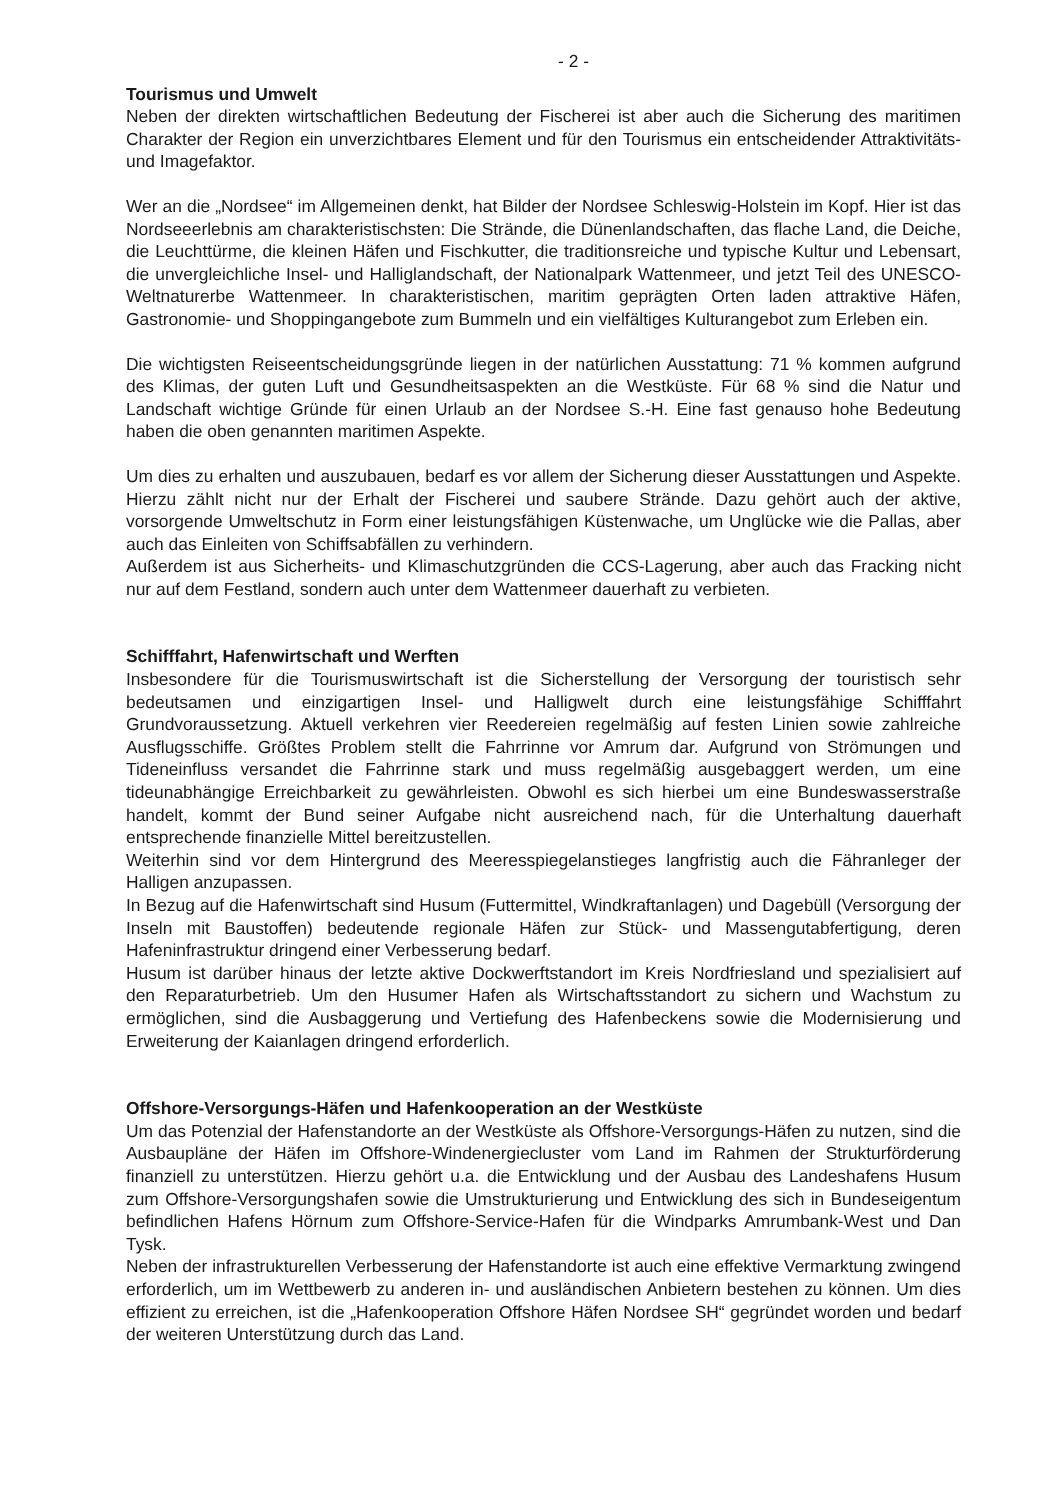- 2 -
Tourismus und Umwelt
Neben der direkten wirtschaftlichen Bedeutung der Fischerei ist aber auch die Sicherung des maritimen Charakter der Region ein unverzichtbares Element und für den Tourismus ein entscheidender Attraktivitäts- und Imagefaktor.
Wer an die „Nordsee“ im Allgemeinen denkt, hat Bilder der Nordsee Schleswig-Holstein im Kopf. Hier ist das Nordseeerlebnis am charakteristischsten: Die Strände, die Dünenlandschaften, das flache Land, die Deiche, die Leuchttürme, die kleinen Häfen und Fischkutter, die traditionsreiche und typische Kultur und Lebensart, die unvergleichliche Insel- und Halliglandschaft, der Nationalpark Wattenmeer, und jetzt Teil des UNESCO-Weltnaturerbe Wattenmeer. In charakteristischen, maritim geprägten Orten laden attraktive Häfen, Gastronomie- und Shoppingangebote zum Bummeln und ein vielfältiges Kulturangebot zum Erleben ein.
Die wichtigsten Reiseentscheidungsgründe liegen in der natürlichen Ausstattung: 71 % kommen aufgrund des Klimas, der guten Luft und Gesundheitsaspekten an die Westküste. Für 68 % sind die Natur und Landschaft wichtige Gründe für einen Urlaub an der Nordsee S.-H. Eine fast genauso hohe Bedeutung haben die oben genannten maritimen Aspekte.
Um dies zu erhalten und auszubauen, bedarf es vor allem der Sicherung dieser Ausstattungen und Aspekte. Hierzu zählt nicht nur der Erhalt der Fischerei und saubere Strände. Dazu gehört auch der aktive, vorsorgende Umweltschutz in Form einer leistungsfähigen Küstenwache, um Unglücke wie die Pallas, aber auch das Einleiten von Schiffsabfällen zu verhindern.
Außerdem ist aus Sicherheits- und Klimaschutzgründen die CCS-Lagerung, aber auch das Fracking nicht nur auf dem Festland, sondern auch unter dem Wattenmeer dauerhaft zu verbieten.
Schifffahrt, Hafenwirtschaft und Werften
Insbesondere für die Tourismuswirtschaft ist die Sicherstellung der Versorgung der touristisch sehr bedeutsamen und einzigartigen Insel- und Halligwelt durch eine leistungsfähige Schifffahrt Grundvoraussetzung. Aktuell verkehren vier Reedereien regelmäßig auf festen Linien sowie zahlreiche Ausflugsschiffe. Größtes Problem stellt die Fahrrinne vor Amrum dar. Aufgrund von Strömungen und Tideneinfluss versandet die Fahrrinne stark und muss regelmäßig ausgebaggert werden, um eine tideunabhängige Erreichbarkeit zu gewährleisten. Obwohl es sich hierbei um eine Bundeswasserstraße handelt, kommt der Bund seiner Aufgabe nicht ausreichend nach, für die Unterhaltung dauerhaft entsprechende finanzielle Mittel bereitzustellen.
Weiterhin sind vor dem Hintergrund des Meeresspiegelanstieges langfristig auch die Fähranleger der Halligen anzupassen.
In Bezug auf die Hafenwirtschaft sind Husum (Futtermittel, Windkraftanlagen) und Dagebüll (Versorgung der Inseln mit Baustoffen) bedeutende regionale Häfen zur Stück- und Massengutabfertigung, deren Hafeninfrastruktur dringend einer Verbesserung bedarf.
Husum ist darüber hinaus der letzte aktive Dockwerftstandort im Kreis Nordfriesland und spezialisiert auf den Reparaturbetrieb. Um den Husumer Hafen als Wirtschaftsstandort zu sichern und Wachstum zu ermöglichen, sind die Ausbaggerung und Vertiefung des Hafenbeckens sowie die Modernisierung und Erweiterung der Kaianlagen dringend erforderlich.
Offshore-Versorgungs-Häfen und Hafenkooperation an der Westküste
Um das Potenzial der Hafenstandorte an der Westküste als Offshore-Versorgungs-Häfen zu nutzen, sind die Ausbaupläne der Häfen im Offshore-Windenergiecluster vom Land im Rahmen der Strukturförderung finanziell zu unterstützen. Hierzu gehört u.a. die Entwicklung und der Ausbau des Landeshafens Husum zum Offshore-Versorgungshafen sowie die Umstrukturierung und Entwicklung des sich in Bundeseigentum befindlichen Hafens Hörnum zum Offshore-Service-Hafen für die Windparks Amrumbank-West und Dan Tysk.
Neben der infrastrukturellen Verbesserung der Hafenstandorte ist auch eine effektive Vermarktung zwingend erforderlich, um im Wettbewerb zu anderen in- und ausländischen Anbietern bestehen zu können. Um dies effizient zu erreichen, ist die „Hafenkooperation Offshore Häfen Nordsee SH“ gegründet worden und bedarf der weiteren Unterstützung durch das Land.